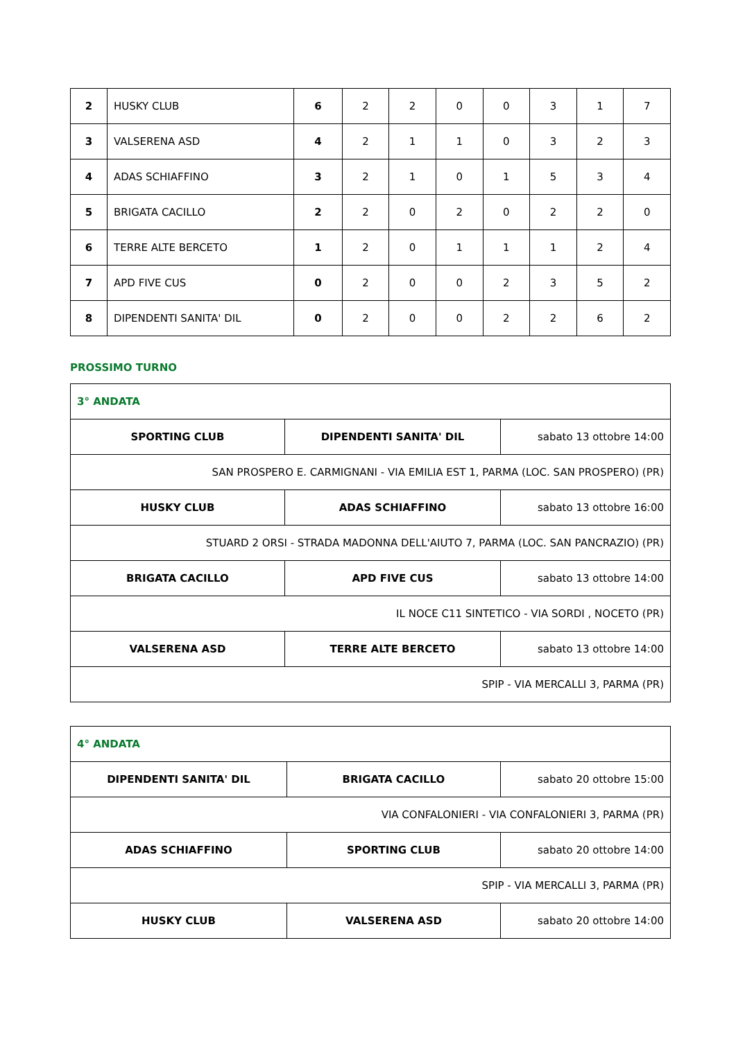| 2 | HUSKY CLUB | 6 | 2 | 2 | 0 | 0 | 3 | 1 | 7 |
| 3 | VALSERENA ASD | 4 | 2 | 1 | 1 | 0 | 3 | 2 | 3 |
| 4 | ADAS SCHIAFFINO | 3 | 2 | 1 | 0 | 1 | 5 | 3 | 4 |
| 5 | BRIGATA CACILLO | 2 | 2 | 0 | 2 | 0 | 2 | 2 | 0 |
| 6 | TERRE ALTE BERCETO | 1 | 2 | 0 | 1 | 1 | 1 | 2 | 4 |
| 7 | APD FIVE CUS | 0 | 2 | 0 | 0 | 2 | 3 | 5 | 2 |
| 8 | DIPENDENTI SANITA' DIL | 0 | 2 | 0 | 0 | 2 | 2 | 6 | 2 |
PROSSIMO TURNO
| 3° ANDATA | | |
| SPORTING CLUB | DIPENDENTI SANITA' DIL | sabato 13 ottobre 14:00 |
| SAN PROSPERO E. CARMIGNANI - VIA EMILIA EST 1, PARMA (LOC. SAN PROSPERO) (PR) | | |
| HUSKY CLUB | ADAS SCHIAFFINO | sabato 13 ottobre 16:00 |
| STUARD 2 ORSI - STRADA MADONNA DELL'AIUTO 7, PARMA (LOC. SAN PANCRAZIO) (PR) | | |
| BRIGATA CACILLO | APD FIVE CUS | sabato 13 ottobre 14:00 |
| IL NOCE C11 SINTETICO - VIA SORDI , NOCETO (PR) | | |
| VALSERENA ASD | TERRE ALTE BERCETO | sabato 13 ottobre 14:00 |
| SPIP - VIA MERCALLI 3, PARMA (PR) | | |
| 4° ANDATA | | |
| DIPENDENTI SANITA' DIL | BRIGATA CACILLO | sabato 20 ottobre 15:00 |
| VIA CONFALONIERI - VIA CONFALONIERI 3, PARMA (PR) | | |
| ADAS SCHIAFFINO | SPORTING CLUB | sabato 20 ottobre 14:00 |
| SPIP - VIA MERCALLI 3, PARMA (PR) | | |
| HUSKY CLUB | VALSERENA ASD | sabato 20 ottobre 14:00 |